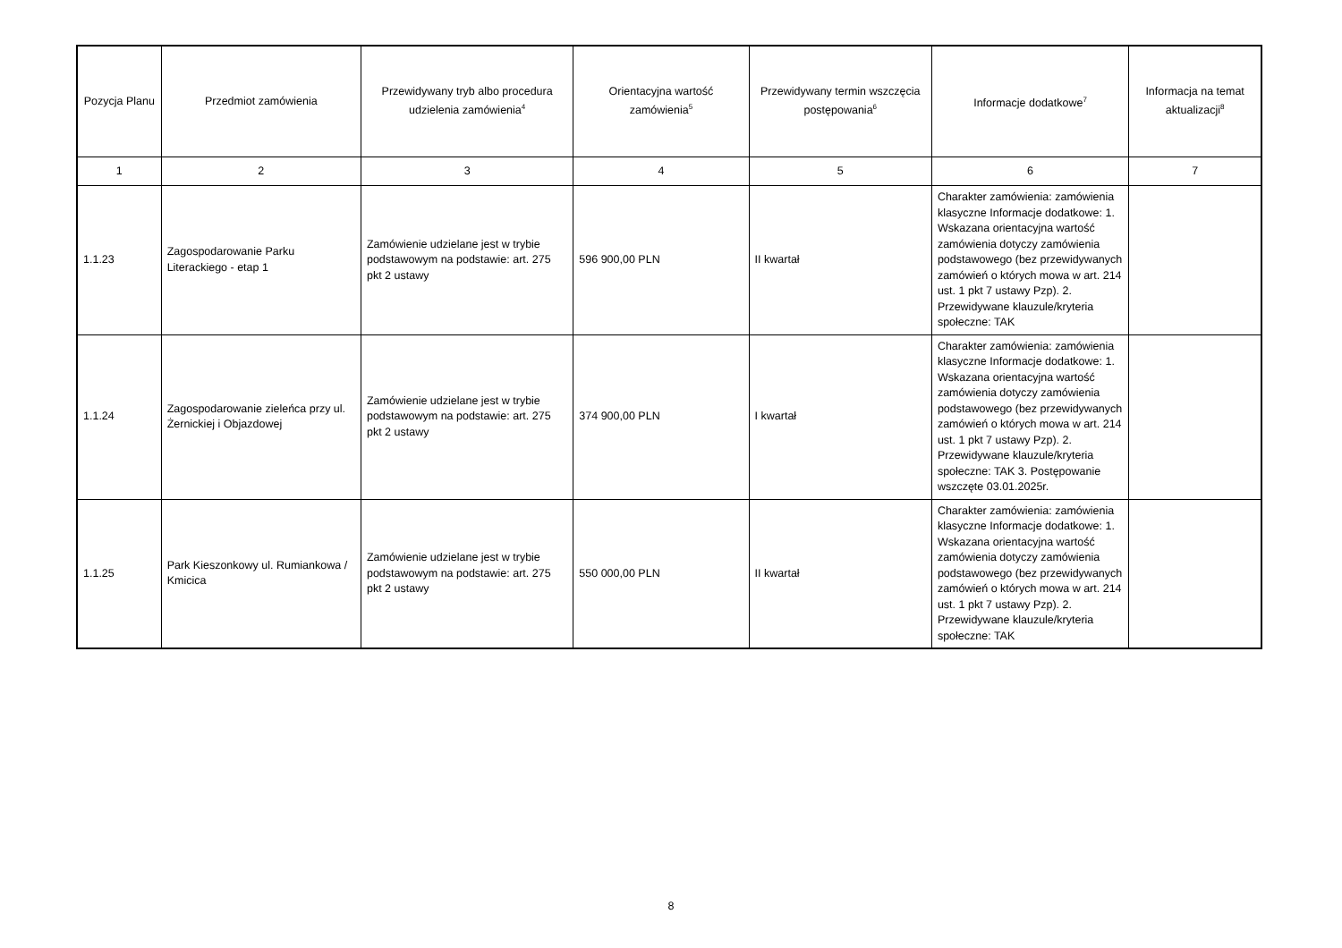| Pozycja Planu | Przedmiot zamówienia | Przewidywany tryb albo procedura udzielenia zamówienia<sup>4</sup> | Orientacyjna wartość zamówienia<sup>5</sup> | Przewidywany termin wszczęcia postępowania<sup>6</sup> | Informacje dodatkowe<sup>7</sup> | Informacja na temat aktualizacji<sup>8</sup> |
| --- | --- | --- | --- | --- | --- | --- |
| 1 | 2 | 3 | 4 | 5 | 6 | 7 |
| 1.1.23 | Zagospodarowanie Parku Literackiego - etap 1 | Zamówienie udzielane jest w trybie podstawowym na podstawie: art. 275 pkt 2 ustawy | 596 900,00 PLN | II kwartał | Charakter zamówienia: zamówienia klasyczne Informacje dodatkowe: 1. Wskazana orientacyjna wartość zamówienia dotyczy zamówienia podstawowego (bez przewidywanych zamówień o których mowa w art. 214 ust. 1 pkt 7 ustawy Pzp). 2. Przewidywane klauzule/kryteria społeczne: TAK | |
| 1.1.24 | Zagospodarowanie zieleńca przy ul. Żernickiej i Objazdowej | Zamówienie udzielane jest w trybie podstawowym na podstawie: art. 275 pkt 2 ustawy | 374 900,00 PLN | I kwartał | Charakter zamówienia: zamówienia klasyczne Informacje dodatkowe: 1. Wskazana orientacyjna wartość zamówienia dotyczy zamówienia podstawowego (bez przewidywanych zamówień o których mowa w art. 214 ust. 1 pkt 7 ustawy Pzp). 2. Przewidywane klauzule/kryteria społeczne: TAK 3. Postępowanie wszczęte 03.01.2025r. | |
| 1.1.25 | Park Kieszonkowy ul. Rumiankowa / Kmicica | Zamówienie udzielane jest w trybie podstawowym na podstawie: art. 275 pkt 2 ustawy | 550 000,00 PLN | II kwartał | Charakter zamówienia: zamówienia klasyczne Informacje dodatkowe: 1. Wskazana orientacyjna wartość zamówienia dotyczy zamówienia podstawowego (bez przewidywanych zamówień o których mowa w art. 214 ust. 1 pkt 7 ustawy Pzp). 2. Przewidywane klauzule/kryteria społeczne: TAK | |
8